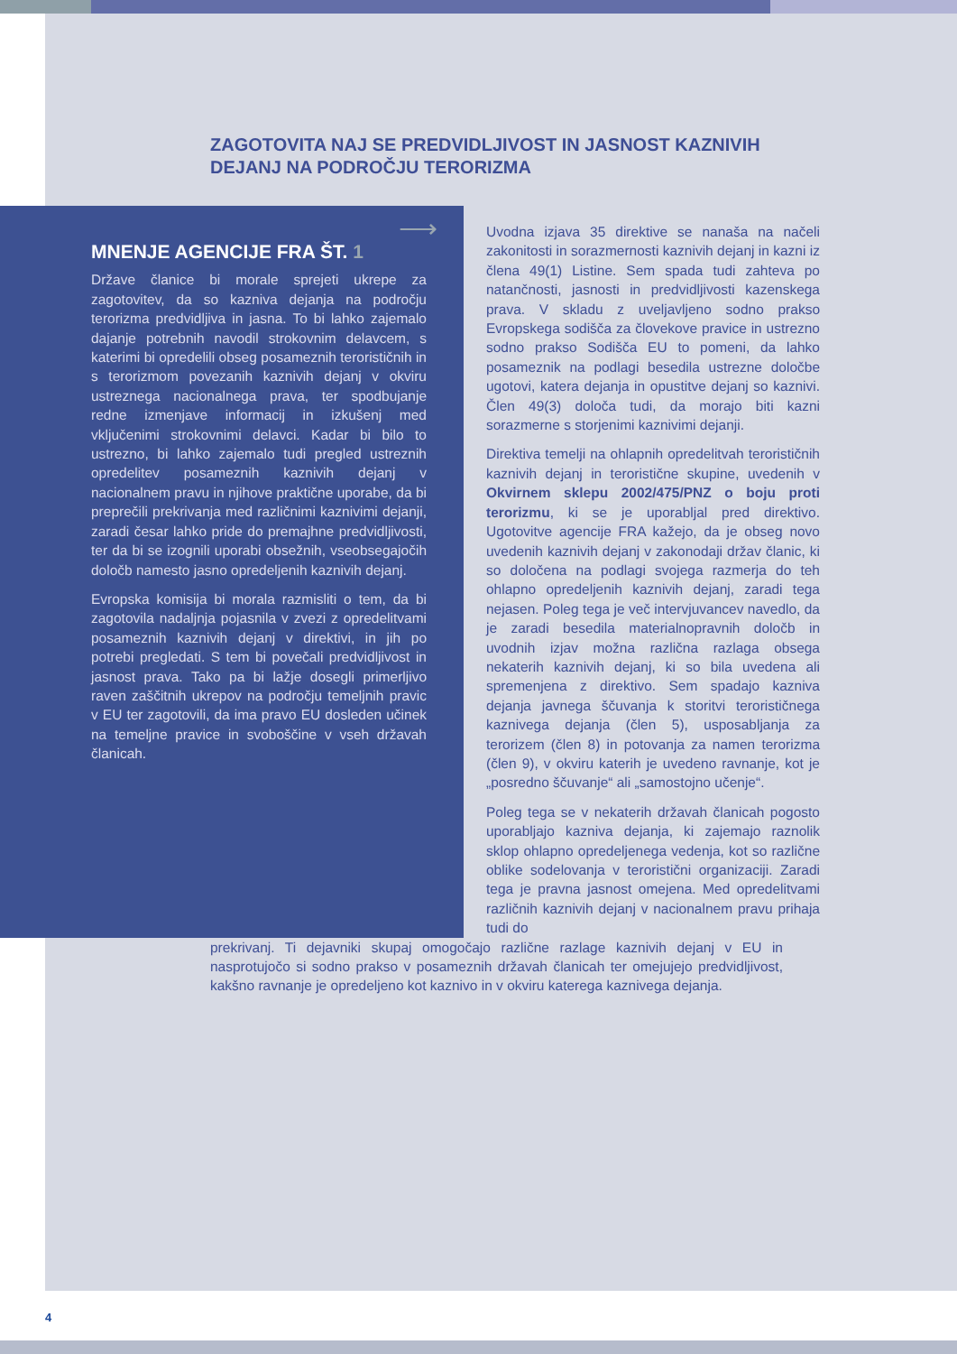ZAGOTOVITA NAJ SE PREDVIDLJIVOST IN JASNOST KAZNIVIH DEJANJ NA PODROČJU TERORIZMA
⟶
MNENJE AGENCIJE FRA ŠT. 1
Države članice bi morale sprejeti ukrepe za zagotovitev, da so kazniva dejanja na področju terorizma predvidljiva in jasna. To bi lahko zajemalo dajanje potrebnih navodil strokovnim delavcem, s katerimi bi opredelili obseg posameznih terorističnih in s terorizmom povezanih kaznivih dejanj v okviru ustreznega nacionalnega prava, ter spodbujanje redne izmenjave informacij in izkušenj med vključenimi strokovnimi delavci. Kadar bi bilo to ustrezno, bi lahko zajemalo tudi pregled ustreznih opredelitev posameznih kaznivih dejanj v nacionalnem pravu in njihove praktične uporabe, da bi preprečili prekrivanja med različnimi kaznivimi dejanji, zaradi česar lahko pride do premajhne predvidljivosti, ter da bi se izognili uporabi obsežnih, vseobsegajočih določb namesto jasno opredeljenih kaznivih dejanj.
Evropska komisija bi morala razmisliti o tem, da bi zagotovila nadaljnja pojasnila v zvezi z opredelitvami posameznih kaznivih dejanj v direktivi, in jih po potrebi pregledati. S tem bi povečali predvidljivost in jasnost prava. Tako pa bi lažje dosegli primerljivo raven zaščitnih ukrepov na področju temeljnih pravic v EU ter zagotovili, da ima pravo EU dosleden učinek na temeljne pravice in svoboščine v vseh državah članicah.
Uvodna izjava 35 direktive se nanaša na načeli zakonitosti in sorazmernosti kaznivih dejanj in kazni iz člena 49(1) Listine. Sem spada tudi zahteva po natančnosti, jasnosti in predvidljivosti kazenskega prava. V skladu z uveljavljeno sodno prakso Evropskega sodišča za človekove pravice in ustrezno sodno prakso Sodišča EU to pomeni, da lahko posameznik na podlagi besedila ustrezne določbe ugotovi, katera dejanja in opustitve dejanj so kaznivi. Člen 49(3) določa tudi, da morajo biti kazni sorazmerne s storjenimi kaznivimi dejanji.
Direktiva temelji na ohlapnih opredelitvah terorističnih kaznivih dejanj in teroristične skupine, uvedenih v Okvirnem sklepu 2002/475/PNZ o boju proti terorizmu, ki se je uporabljal pred direktivo. Ugotovitve agencije FRA kažejo, da je obseg novo uvedenih kaznivih dejanj v zakonodaji držav članic, ki so določena na podlagi svojega razmerja do teh ohlapno opredeljenih kaznivih dejanj, zaradi tega nejasen. Poleg tega je več intervjuvancev navedlo, da je zaradi besedila materialnopravnih določb in uvodnih izjav možna različna razlaga obsega nekaterih kaznivih dejanj, ki so bila uvedena ali spremenjena z direktivo. Sem spadajo kazniva dejanja javnega ščuvanja k storitvi terorističnega kaznivega dejanja (člen 5), usposabljanja za terorizem (člen 8) in potovanja za namen terorizma (člen 9), v okviru katerih je uvedeno ravnanje, kot je „posredno ščuvanje“ ali „samostojno učenje“.
Poleg tega se v nekaterih državah članicah pogosto uporabljajo kazniva dejanja, ki zajemajo raznolik sklop ohlapno opredeljenega vedenja, kot so različne oblike sodelovanja v teroristični organizaciji. Zaradi tega je pravna jasnost omejena. Med opredelitvami različnih kaznivih dejanj v nacionalnem pravu prihaja tudi do
prekrivanj. Ti dejavniki skupaj omogočajo različne razlage kaznivih dejanj v EU in nasprotujočo si sodno prakso v posameznih državah članicah ter omejujejo predvidljivost, kakšno ravnanje je opredeljeno kot kaznivo in v okviru katerega kaznivega dejanja.
4